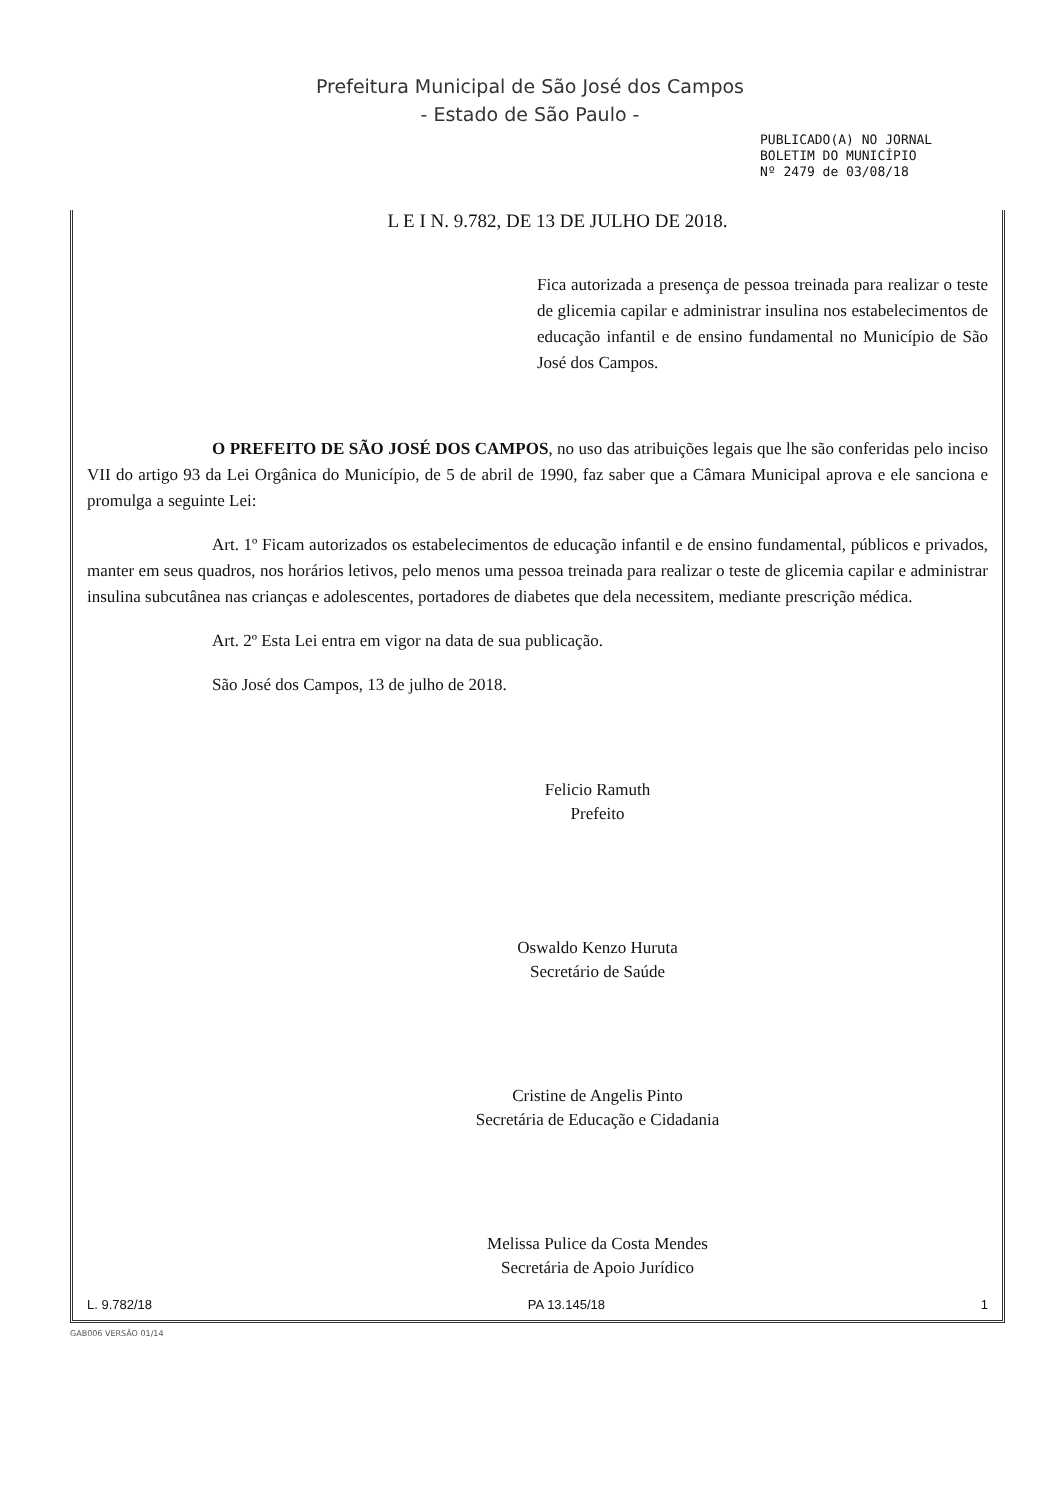Prefeitura Municipal de São José dos Campos
- Estado de São Paulo -
PUBLICADO(A) NO JORNAL
BOLETIM DO MUNICÍPIO
Nº 2479 de 03/08/18
L E I N. 9.782, DE 13 DE JULHO DE 2018.
Fica autorizada a presença de pessoa treinada para realizar o teste de glicemia capilar e administrar insulina nos estabelecimentos de educação infantil e de ensino fundamental no Município de São José dos Campos.
O PREFEITO DE SÃO JOSÉ DOS CAMPOS, no uso das atribuições legais que lhe são conferidas pelo inciso VII do artigo 93 da Lei Orgânica do Município, de 5 de abril de 1990, faz saber que a Câmara Municipal aprova e ele sanciona e promulga a seguinte Lei:
Art. 1º Ficam autorizados os estabelecimentos de educação infantil e de ensino fundamental, públicos e privados, manter em seus quadros, nos horários letivos, pelo menos uma pessoa treinada para realizar o teste de glicemia capilar e administrar insulina subcutânea nas crianças e adolescentes, portadores de diabetes que dela necessitem, mediante prescrição médica.
Art. 2º Esta Lei entra em vigor na data de sua publicação.
São José dos Campos, 13 de julho de 2018.
Felicio Ramuth
Prefeito
Oswaldo Kenzo Hurutа
Secretário de Saúde
Cristine de Angelis Pinto
Secretária de Educação e Cidadania
Melissa Pulice da Costa Mendes
Secretária de Apoio Jurídico
L. 9.782/18 PA 13.145/18 1
GAB006 VERSÃO 01/14